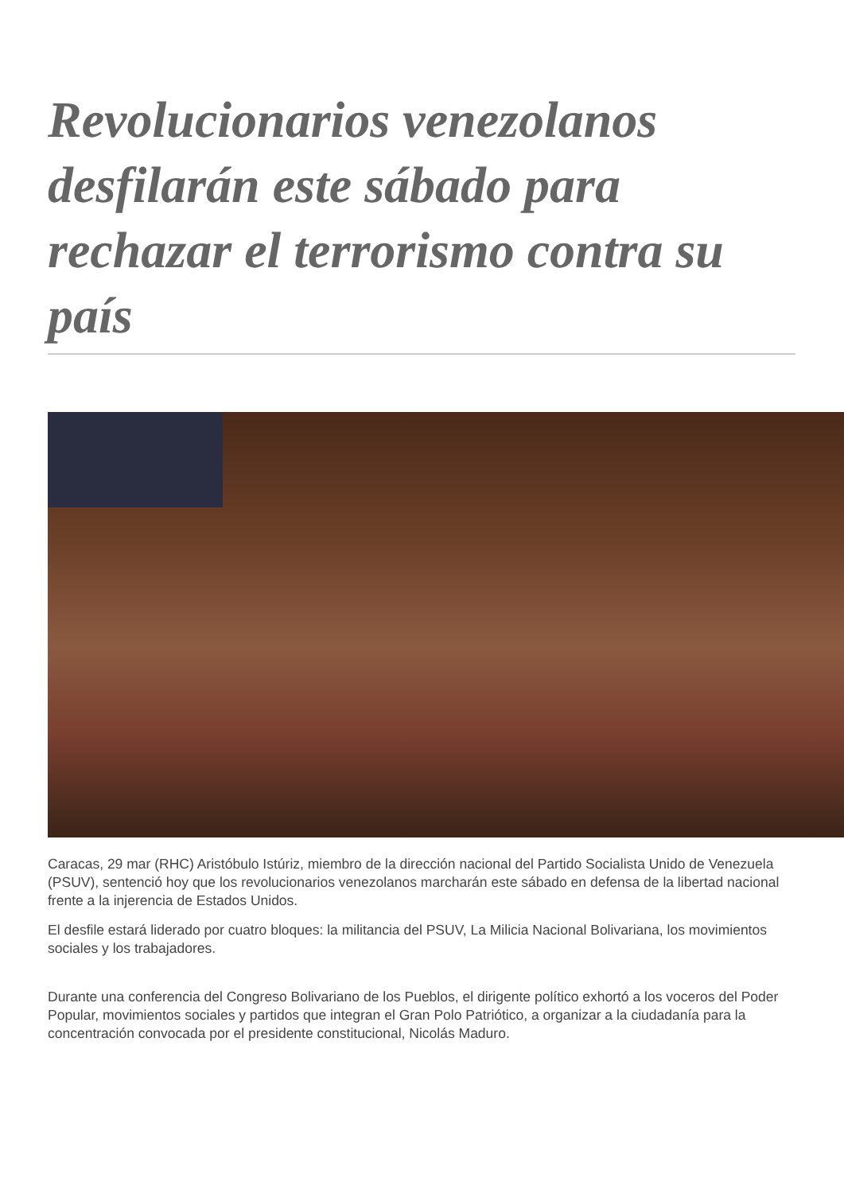Revolucionarios venezolanos desfilarán este sábado para rechazar el terrorismo contra su país
Caracas, 29 mar (RHC) Aristóbulo Istúriz, miembro de la dirección nacional del Partido Socialista Unido de Venezuela (PSUV), sentenció hoy que los revolucionarios venezolanos marcharán este sábado en defensa de la libertad nacional frente a la injerencia de Estados Unidos.
El desfile estará liderado por cuatro bloques: la militancia del PSUV, La Milicia Nacional Bolivariana, los movimientos sociales y los trabajadores.
Durante una conferencia del Congreso Bolivariano de los Pueblos, el dirigente político exhortó a los voceros del Poder Popular, movimientos sociales y partidos que integran el Gran Polo Patriótico, a organizar a la ciudadanía para la concentración convocada por el presidente constitucional, Nicolás Maduro.